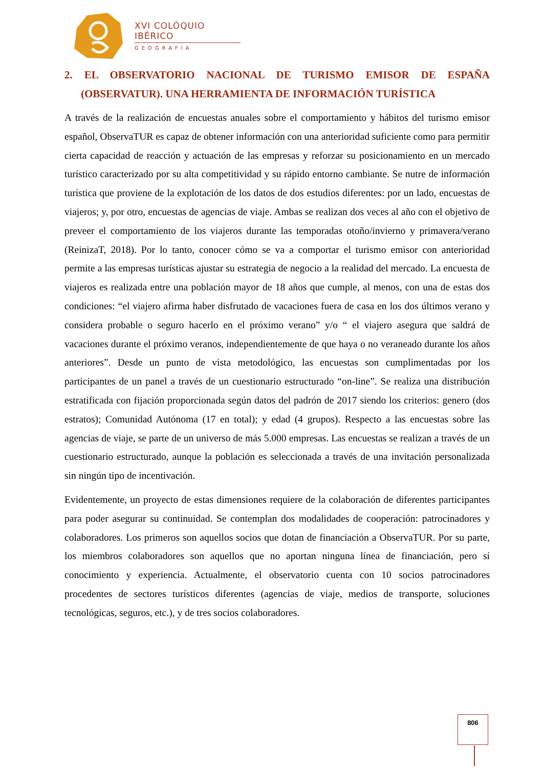XVI COLÓQUIO IBÉRICO
GEOGRAFIA
2. EL OBSERVATORIO NACIONAL DE TURISMO EMISOR DE ESPAÑA (OBSERVATUR). UNA HERRAMIENTA DE INFORMACIÓN TURÍSTICA
A través de la realización de encuestas anuales sobre el comportamiento y hábitos del turismo emisor español, ObservaTUR es capaz de obtener información con una anterioridad suficiente como para permitir cierta capacidad de reacción y actuación de las empresas y reforzar su posicionamiento en un mercado turístico caracterizado por su alta competitividad y su rápido entorno cambiante. Se nutre de información turística que proviene de la explotación de los datos de dos estudios diferentes: por un lado, encuestas de viajeros; y, por otro, encuestas de agencias de viaje. Ambas se realizan dos veces al año con el objetivo de preveer el comportamiento de los viajeros durante las temporadas otoño/invierno y primavera/verano (ReinizaT, 2018). Por lo tanto, conocer cómo se va a comportar el turismo emisor con anterioridad permite a las empresas turísticas ajustar su estrategia de negocio a la realidad del mercado. La encuesta de viajeros es realizada entre una población mayor de 18 años que cumple, al menos, con una de estas dos condiciones: “el viajero afirma haber disfrutado de vacaciones fuera de casa en los dos últimos verano y considera probable o seguro hacerlo en el próximo verano” y/o “ el viajero asegura que saldrá de vacaciones durante el próximo veranos, independientemente de que haya o no veraneado durante los años anteriores”. Desde un punto de vista metodológico, las encuestas son cumplimentadas por los participantes de un panel a través de un cuestionario estructurado “on-line”. Se realiza una distribución estratificada con fijación proporcionada según datos del padrón de 2017 siendo los criterios: genero (dos estratos); Comunidad Autónoma (17 en total); y edad (4 grupos). Respecto a las encuestas sobre las agencias de viaje, se parte de un universo de más 5.000 empresas. Las encuestas se realizan a través de un cuestionario estructurado, aunque la población es seleccionada a través de una invitación personalizada sin ningún tipo de incentivación.
Evidentemente, un proyecto de estas dimensiones requiere de la colaboración de diferentes participantes para poder asegurar su continuidad. Se contemplan dos modalidades de cooperación: patrocinadores y colaboradores. Los primeros son aquellos socios que dotan de financiación a ObservaTUR. Por su parte, los miembros colaboradores son aquellos que no aportan ninguna línea de financiación, pero sí conocimiento y experiencia. Actualmente, el observatorio cuenta con 10 socios patrocinadores procedentes de sectores turísticos diferentes (agencias de viaje, medios de transporte, soluciones tecnológicas, seguros, etc.), y de tres socios colaboradores.
806